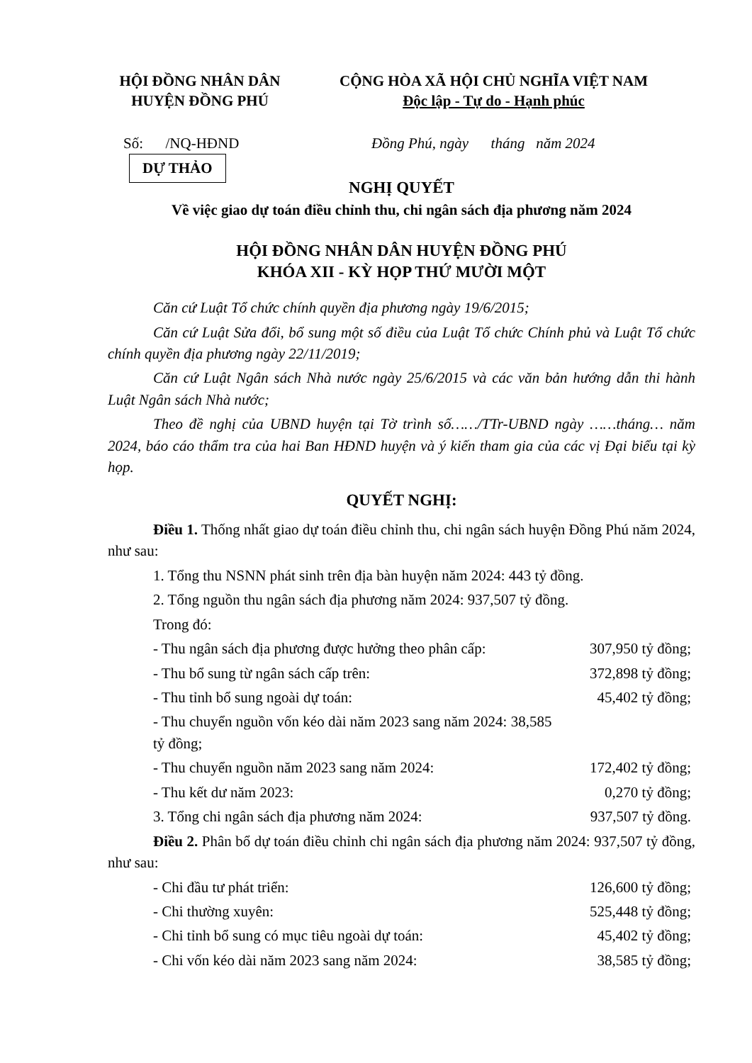HỘI ĐỒNG NHÂN DÂN
HUYỆN ĐỒNG PHÚ
CỘNG HÒA XÃ HỘI CHỦ NGHĨA VIỆT NAM
Độc lập - Tự do - Hạnh phúc
Số: /NQ-HĐND Đồng Phú, ngày tháng năm 2024
DỰ THẢO
NGHỊ QUYẾT
Về việc giao dự toán điều chỉnh thu, chi ngân sách địa phương năm 2024
HỘI ĐỒNG NHÂN DÂN HUYỆN ĐỒNG PHÚ
KHÓA XII - KỲ HỌP THỨ MƯỜI MỘT
Căn cứ Luật Tổ chức chính quyền địa phương ngày 19/6/2015;
Căn cứ Luật Sửa đổi, bổ sung một số điều của Luật Tổ chức Chính phủ và Luật Tổ chức chính quyền địa phương ngày 22/11/2019;
Căn cứ Luật Ngân sách Nhà nước ngày 25/6/2015 và các văn bản hướng dẫn thi hành Luật Ngân sách Nhà nước;
Theo đề nghị của UBND huyện tại Tờ trình số……/TTr-UBND ngày ……tháng… năm 2024, báo cáo thẩm tra của hai Ban HĐND huyện và ý kiến tham gia của các vị Đại biểu tại kỳ họp.
QUYẾT NGHỊ:
Điều 1. Thống nhất giao dự toán điều chỉnh thu, chi ngân sách huyện Đồng Phú năm 2024, như sau:
1. Tổng thu NSNN phát sinh trên địa bàn huyện năm 2024: 443 tỷ đồng.
2. Tổng nguồn thu ngân sách địa phương năm 2024: 937,507 tỷ đồng.
Trong đó:
- Thu ngân sách địa phương được hưởng theo phân cấp: 307,950 tỷ đồng;
- Thu bổ sung từ ngân sách cấp trên: 372,898 tỷ đồng;
- Thu tỉnh bổ sung ngoài dự toán: 45,402 tỷ đồng;
- Thu chuyển nguồn vốn kéo dài năm 2023 sang năm 2024: 38,585 tỷ đồng;
- Thu chuyển nguồn năm 2023 sang năm 2024: 172,402 tỷ đồng;
- Thu kết dư năm 2023: 0,270 tỷ đồng;
3. Tổng chi ngân sách địa phương năm 2024: 937,507 tỷ đồng.
Điều 2. Phân bổ dự toán điều chỉnh chi ngân sách địa phương năm 2024: 937,507 tỷ đồng, như sau:
- Chi đầu tư phát triển: 126,600 tỷ đồng;
- Chi thường xuyên: 525,448 tỷ đồng;
- Chi tỉnh bổ sung có mục tiêu ngoài dự toán: 45,402 tỷ đồng;
- Chi vốn kéo dài năm 2023 sang năm 2024: 38,585 tỷ đồng;